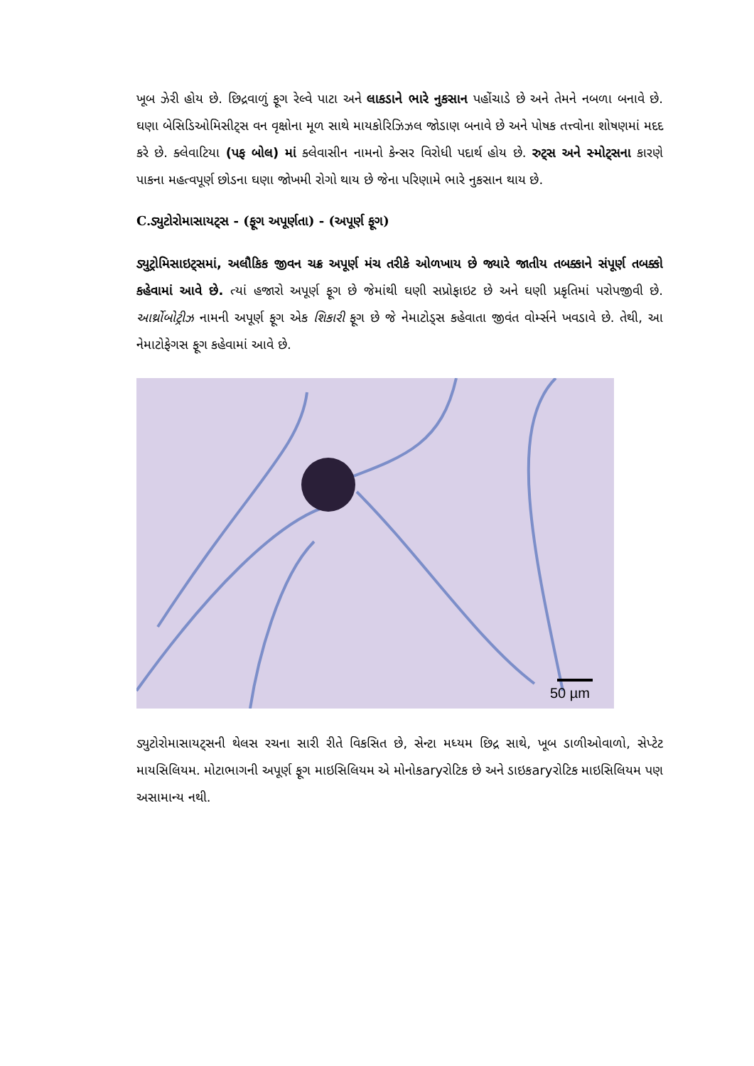ખૂબ ઝેરી હોય છે. છિદ્રવાળું ફૂગ રેલ્વે પાટા અને લાકડાને ભારે નુકસાન પહોંચાડે છે અને તેમને નબળા બનાવે છે. ઘણા બેસિડિઓમિસીટ્સ વન વૃક્ષોના મૂળ સાથે માયકોરિઝિઝલ જોડાણ બનાવે છે અને પોષક તત્ત્વોના શોષણમાં મદદ કરે છે. ક્લેવાટિયા (પફ બોલ) માં ક્લેવાસીન નામનો કેન્સર વિરોધી પદાર્થ હોય છે. રુટ્સ અને સ્મોટ્સના કારણે પાકના મહત્વપૂર્ણ છોડના ઘણા જોખમી રોગો થાય છે જેના પરિણામે ભારે નુકસાન થાય છે.
C.ડ્યુટોરોમાસાયટ્સ - (ફૂગ અપૂર્ણતા) - (અપૂર્ણ ફૂગ)
ડ્યુટ્રોમિસાઇટ્સમાં, અલૌકિક જીવન ચક્ર અપૂર્ણ મંચ તરીકે ઓળખાય છે જ્યારે જાતીય તબક્કાને સંપૂર્ણ તબક્કો કહેવામાં આવે છે. ત્યાં હજારો અપૂર્ણ ફૂગ છે જેમાંથી ઘણી સપ્રોફાઇટ છે અને ઘણી પ્રકૃતિમાં પરોપજીવી છે. આર્થ્રોબોટ્રીઝ નામની અપૂર્ણ ફૂગ એક શિકારી ફૂગ છે જે નેમાટોડ્સ કહેવાતા જીવંત વોર્મ્સને ખવડાવે છે. તેથી, આ નેમાટોફેગસ ફૂગ કહેવામાં આવે છે.
50 µm
ડ્યુટોરોમાસાયટ્સની થેલસ રચના સારી રીતે વિકસિત છે, સેન્ટા મધ્યમ છિદ્ર સાથે, ખૂબ ડાળીઓવાળો, સેપ્ટેટ માયસિલિયમ. મોટાભાગની અપૂર્ણ ફૂગ માઇસિલિયમ એ મોનોકaryરોટિક છે અને ડાઇકaryરોટિક માઇસિલિયમ પણ અસામાન્ય નથી.